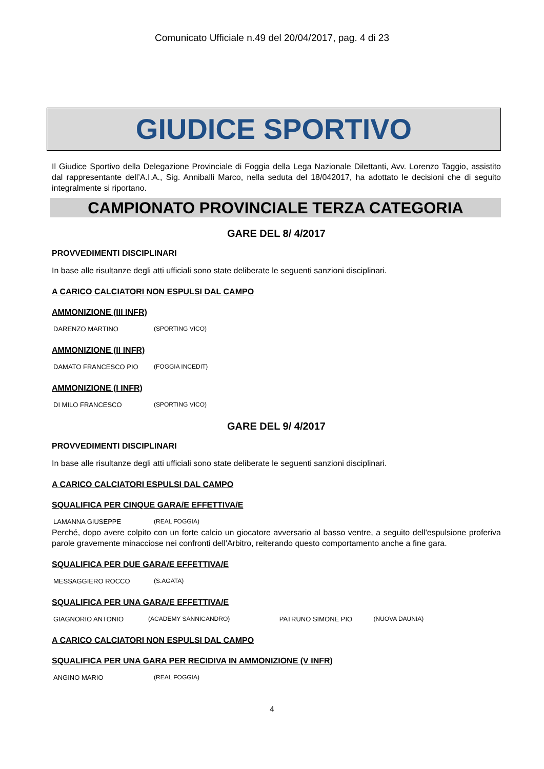Comunicato Ufficiale n.49 del 20/04/2017, pag. 4 di 23
GIUDICE SPORTIVO
Il Giudice Sportivo della Delegazione Provinciale di Foggia della Lega Nazionale Dilettanti, Avv. Lorenzo Taggio, assistito dal rappresentante dell’A.I.A., Sig. Anniballi Marco, nella seduta del 18/042017, ha adottato le decisioni che di seguito integralmente si riportano.
CAMPIONATO PROVINCIALE TERZA CATEGORIA
GARE DEL 8/ 4/2017
PROVVEDIMENTI DISCIPLINARI
In base alle risultanze degli atti ufficiali sono state deliberate le seguenti sanzioni disciplinari.
A CARICO CALCIATORI NON ESPULSI DAL CAMPO
AMMONIZIONE (III INFR)
| DARENZO MARTINO | (SPORTING VICO) |
AMMONIZIONE (II INFR)
| DAMATO FRANCESCO PIO | (FOGGIA INCEDIT) |
AMMONIZIONE (I INFR)
| DI MILO FRANCESCO | (SPORTING VICO) |
GARE DEL 9/ 4/2017
PROVVEDIMENTI DISCIPLINARI
In base alle risultanze degli atti ufficiali sono state deliberate le seguenti sanzioni disciplinari.
A CARICO CALCIATORI ESPULSI DAL CAMPO
SQUALIFICA PER CINQUE GARA/E EFFETTIVA/E
| LAMANNA GIUSEPPE | (REAL FOGGIA) |
Perché, dopo avere colpito con un forte calcio un giocatore avversario al basso ventre, a seguito dell'espulsione proferiva parole gravemente minacciose nei confronti dell'Arbitro, reiterando questo comportamento anche a fine gara.
SQUALIFICA PER DUE GARA/E EFFETTIVA/E
| MESSAGGIERO ROCCO | (S.AGATA) |
SQUALIFICA PER UNA GARA/E EFFETTIVA/E
| GIAGNORIO ANTONIO | (ACADEMY SANNICANDRO) | PATRUNO SIMONE PIO | (NUOVA DAUNIA) |
A CARICO CALCIATORI NON ESPULSI DAL CAMPO
SQUALIFICA PER UNA GARA PER RECIDIVA IN AMMONIZIONE (V INFR)
| ANGINO MARIO | (REAL FOGGIA) |
4